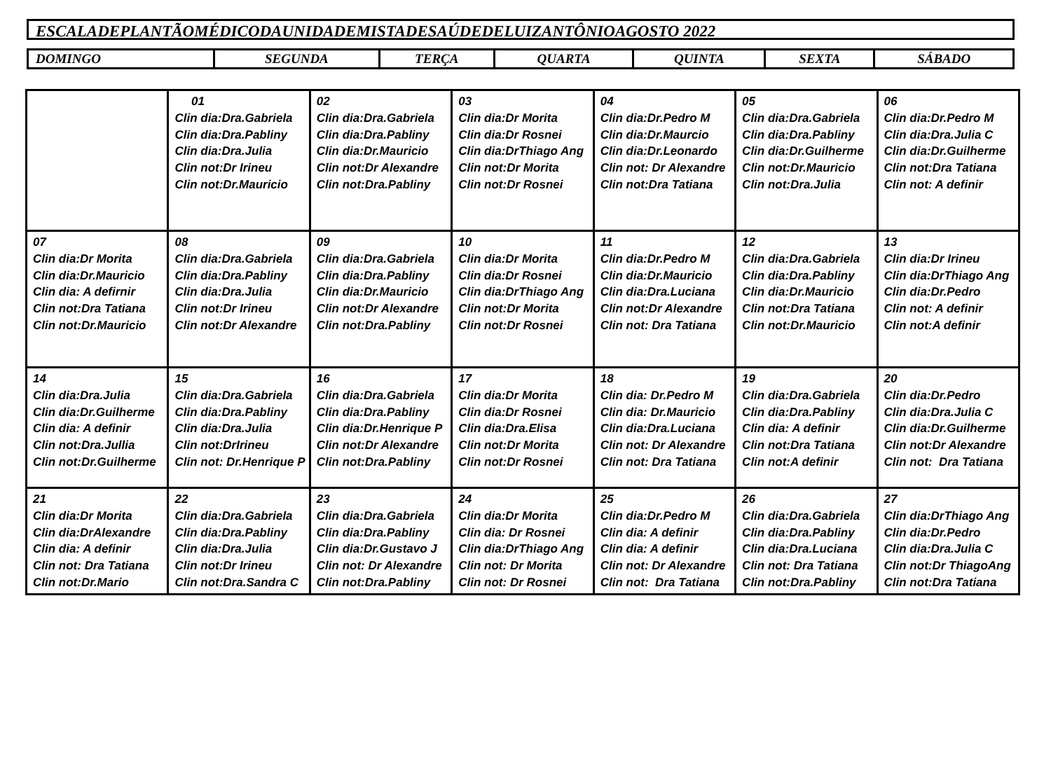ESCALADEPLANTÃOMÉDICODAUNIDADEMISTADESAÚDEDELUIZANTÔNIOAGOSTO 2022
| DOMINGO | SEGUNDA | TERÇA | QUARTA | QUINTA | SEXTA | SÁBADO |
| | 01 Clin dia:Dra.Gabriela Clin dia:Dra.Pabliny Clin dia:Dra.Julia Clin not:Dr Irineu Clin not:Dr.Mauricio | 02 Clin dia:Dra.Gabriela Clin dia:Dra.Pabliny Clin dia:Dr.Mauricio Clin not:Dr Alexandre Clin not:Dra.Pabliny | 03 Clin dia:Dr Morita Clin dia:Dr Rosnei Clin dia:DrThiago Ang Clin not:Dr Morita Clin not:Dr Rosnei | 04 Clin dia:Dr.Pedro M Clin dia:Dr.Maurcio Clin dia:Dr.Leonardo Clin not: Dr Alexandre Clin not:Dra Tatiana | 05 Clin dia:Dra.Gabriela Clin dia:Dra.Pabliny Clin dia:Dr.Guilherme Clin not:Dr.Mauricio Clin not:Dra.Julia | 06 Clin dia:Dr.Pedro M Clin dia:Dra.Julia C Clin dia:Dr.Guilherme Clin not:Dra Tatiana Clin not: A definir |
| 07 Clin dia:Dr Morita Clin dia:Dr.Mauricio Clin dia: A defirnir Clin not:Dra Tatiana Clin not:Dr.Mauricio | 08 Clin dia:Dra.Gabriela Clin dia:Dra.Pabliny Clin dia:Dra.Julia Clin not:Dr Irineu Clin not:Dr Alexandre | 09 Clin dia:Dra.Gabriela Clin dia:Dra.Pabliny Clin dia:Dr.Mauricio Clin not:Dr Alexandre Clin not:Dra.Pabliny | 10 Clin dia:Dr Morita Clin dia:Dr Rosnei Clin dia:DrThiago Ang Clin not:Dr Morita Clin not:Dr Rosnei | 11 Clin dia:Dr.Pedro M Clin dia:Dr.Mauricio Clin dia:Dra.Luciana Clin not:Dr Alexandre Clin not: Dra Tatiana | 12 Clin dia:Dra.Gabriela Clin dia:Dra.Pabliny Clin dia:Dr.Mauricio Clin not:Dra Tatiana Clin not:Dr.Mauricio | 13 Clin dia:Dr Irineu Clin dia:DrThiago Ang Clin dia:Dr.Pedro Clin not: A definir Clin not:A definir |
| 14 Clin dia:Dra.Julia Clin dia:Dr.Guilherme Clin dia: A definir Clin not:Dra.Jullia Clin not:Dr.Guilherme | 15 Clin dia:Dra.Gabriela Clin dia:Dra.Pabliny Clin dia:Dra.Julia Clin not:DrIrineu Clin not: Dr.Henrique P | 16 Clin dia:Dra.Gabriela Clin dia:Dra.Pabliny Clin dia:Dr.Henrique P Clin not:Dr Alexandre Clin not:Dra.Pabliny | 17 Clin dia:Dr Morita Clin dia:Dr Rosnei Clin dia:Dra.Elisa Clin not:Dr Morita Clin not:Dr Rosnei | 18 Clin dia: Dr.Pedro M Clin dia: Dr.Mauricio Clin dia:Dra.Luciana Clin not: Dr Alexandre Clin not: Dra Tatiana | 19 Clin dia:Dra.Gabriela Clin dia:Dra.Pabliny Clin dia: A definir Clin not:Dra Tatiana Clin not:A definir | 20 Clin dia:Dr.Pedro Clin dia:Dra.Julia C Clin dia:Dr.Guilherme Clin not:Dr Alexandre Clin not: Dra Tatiana |
| 21 Clin dia:Dr Morita Clin dia:DrAlexandre Clin dia: A definir Clin not: Dra Tatiana Clin not:Dr.Mario | 22 Clin dia:Dra.Gabriela Clin dia:Dra.Pabliny Clin dia:Dra.Julia Clin not:Dr Irineu Clin not:Dra.Sandra C | 23 Clin dia:Dra.Gabriela Clin dia:Dra.Pabliny Clin dia:Dr.Gustavo J Clin not: Dr Alexandre Clin not:Dra.Pabliny | 24 Clin dia:Dr Morita Clin dia: Dr Rosnei Clin dia:DrThiago Ang Clin not: Dr Morita Clin not: Dr Rosnei | 25 Clin dia:Dr.Pedro M Clin dia: A definir Clin dia: A definir Clin not: Dr Alexandre Clin not: Dra Tatiana | 26 Clin dia:Dra.Gabriela Clin dia:Dra.Pabliny Clin dia:Dra.Luciana Clin not: Dra Tatiana Clin not:Dra.Pabliny | 27 Clin dia:DrThiago Ang Clin dia:Dr.Pedro Clin dia:Dra.Julia C Clin not:Dr ThiagoAng Clin not:Dra Tatiana |